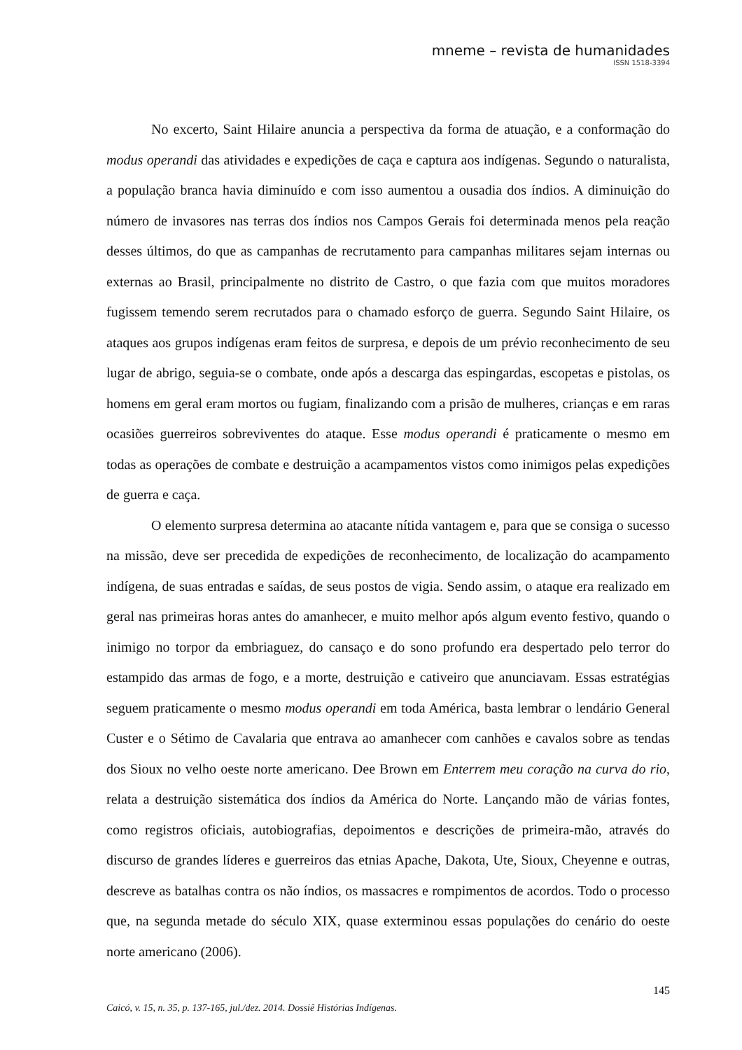mneme – revista de humanidades
ISSN 1518-3394
No excerto, Saint Hilaire anuncia a perspectiva da forma de atuação, e a conformação do modus operandi das atividades e expedições de caça e captura aos indígenas. Segundo o naturalista, a população branca havia diminuído e com isso aumentou a ousadia dos índios. A diminuição do número de invasores nas terras dos índios nos Campos Gerais foi determinada menos pela reação desses últimos, do que as campanhas de recrutamento para campanhas militares sejam internas ou externas ao Brasil, principalmente no distrito de Castro, o que fazia com que muitos moradores fugissem temendo serem recrutados para o chamado esforço de guerra. Segundo Saint Hilaire, os ataques aos grupos indígenas eram feitos de surpresa, e depois de um prévio reconhecimento de seu lugar de abrigo, seguia-se o combate, onde após a descarga das espingardas, escopetas e pistolas, os homens em geral eram mortos ou fugiam, finalizando com a prisão de mulheres, crianças e em raras ocasiões guerreiros sobreviventes do ataque. Esse modus operandi é praticamente o mesmo em todas as operações de combate e destruição a acampamentos vistos como inimigos pelas expedições de guerra e caça.
O elemento surpresa determina ao atacante nítida vantagem e, para que se consiga o sucesso na missão, deve ser precedida de expedições de reconhecimento, de localização do acampamento indígena, de suas entradas e saídas, de seus postos de vigia. Sendo assim, o ataque era realizado em geral nas primeiras horas antes do amanhecer, e muito melhor após algum evento festivo, quando o inimigo no torpor da embriaguez, do cansaço e do sono profundo era despertado pelo terror do estampido das armas de fogo, e a morte, destruição e cativeiro que anunciavam. Essas estratégias seguem praticamente o mesmo modus operandi em toda América, basta lembrar o lendário General Custer e o Sétimo de Cavalaria que entrava ao amanhecer com canhões e cavalos sobre as tendas dos Sioux no velho oeste norte americano. Dee Brown em Enterrem meu coração na curva do rio, relata a destruição sistemática dos índios da América do Norte. Lançando mão de várias fontes, como registros oficiais, autobiografias, depoimentos e descrições de primeira-mão, através do discurso de grandes líderes e guerreiros das etnias Apache, Dakota, Ute, Sioux, Cheyenne e outras, descreve as batalhas contra os não índios, os massacres e rompimentos de acordos. Todo o processo que, na segunda metade do século XIX, quase exterminou essas populações do cenário do oeste norte americano (2006).
145
Caicó, v. 15, n. 35, p. 137-165, jul./dez. 2014. Dossiê Histórias Indígenas.